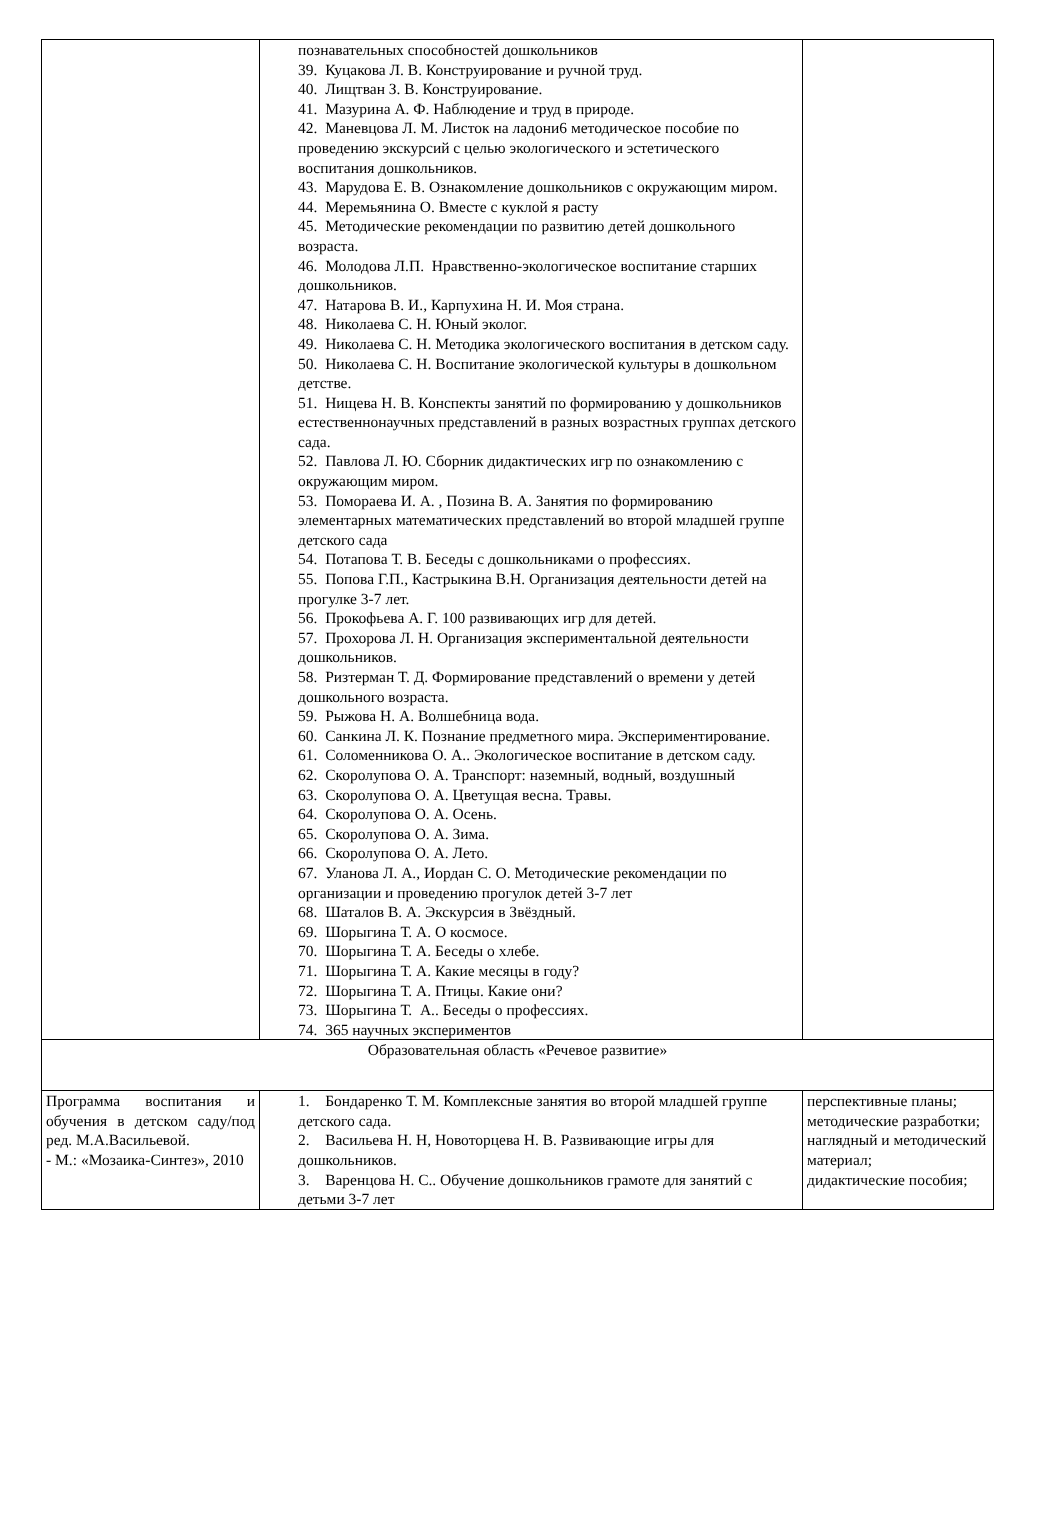| | познавательных способностей дошкольников 39. Куцакова Л. В. Конструирование и ручной труд. 40. Лищтван З. В. Конструирование. 41. Мазурина А. Ф. Наблюдение и труд в природе. 42. Маневцова Л. М. Листок на ладони6 методическое пособие по проведению экскурсий с целью экологического и эстетического воспитания дошкольников. 43. Марудова Е. В. Ознакомление дошкольников с окружающим миром. 44. Меремьянина О. Вместе с куклой я расту 45. Методические рекомендации по развитию детей дошкольного возраста. 46. Молодова Л.П. Нравственно-экологическое воспитание старших дошкольников. 47. Натарова В. И., Карпухина Н. И. Моя страна. 48. Николаева С. Н. Юный эколог. 49. Николаева С. Н. Методика экологического воспитания в детском саду. 50. Николаева С. Н. Воспитание экологической культуры в дошкольном детстве. 51. Нищева Н. В. Конспекты занятий по формированию у дошкольников естественнонаучных представлений в разных возрастных группах детского сада. 52. Павлова Л. Ю. Сборник дидактических игр по ознакомлению с окружающим миром. 53. Помораева И. А. , Позина В. А. Занятия по формированию элементарных математических представлений во второй младшей группе детского сада 54. Потапова Т. В. Беседы с дошкольниками о профессиях. 55. Попова Г.П., Кастрыкина В.Н. Организация деятельности детей на прогулке 3-7 лет. 56. Прокофьева А. Г. 100 развивающих игр для детей. 57. Прохорова Л. Н. Организация экспериментальной деятельности дошкольников. 58. Ризтерман Т. Д. Формирование представлений о времени у детей дошкольного возраста. 59. Рыжова Н. А. Волшебница вода. 60. Санкина Л. К. Познание предметного мира. Экспериментирование. 61. Соломенникова О. А.. Экологическое воспитание в детском саду. 62. Скоролупова О. А. Транспорт: наземный, водный, воздушный 63. Скоролупова О. А. Цветущая весна. Травы. 64. Скоролупова О. А. Осень. 65. Скоролупова О. А. Зима. 66. Скоролупова О. А. Лето. 67. Уланова Л. А., Иордан С. О. Методические рекомендации по организации и проведению прогулок детей 3-7 лет 68. Шаталов В. А. Экскурсия в Звёздный. 69. Шорыгина Т. А. О космосе. 70. Шорыгина Т. А. Беседы о хлебе. 71. Шорыгина Т. А. Какие месяцы в году? 72. Шорыгина Т. А. Птицы. Какие они? 73. Шорыгина Т. А.. Беседы о профессиях. 74. 365 научных экспериментов | |
| Образовательная область «Речевое развитие» | | |
| Программа воспитания и обучения в детском саду/под ред. М.А.Васильевой. - М.: «Мозаика-Синтез», 2010 | 1. Бондаренко Т. М. Комплексные занятия во второй младшей группе детского сада. 2. Васильева Н. Н, Новоторцева Н. В. Развивающие игры для дошкольников. 3. Варенцова Н. С.. Обучение дошкольников грамоте для занятий с детьми 3-7 лет | перспективные планы; методические разработки; наглядный и методический материал; дидактические пособия; |